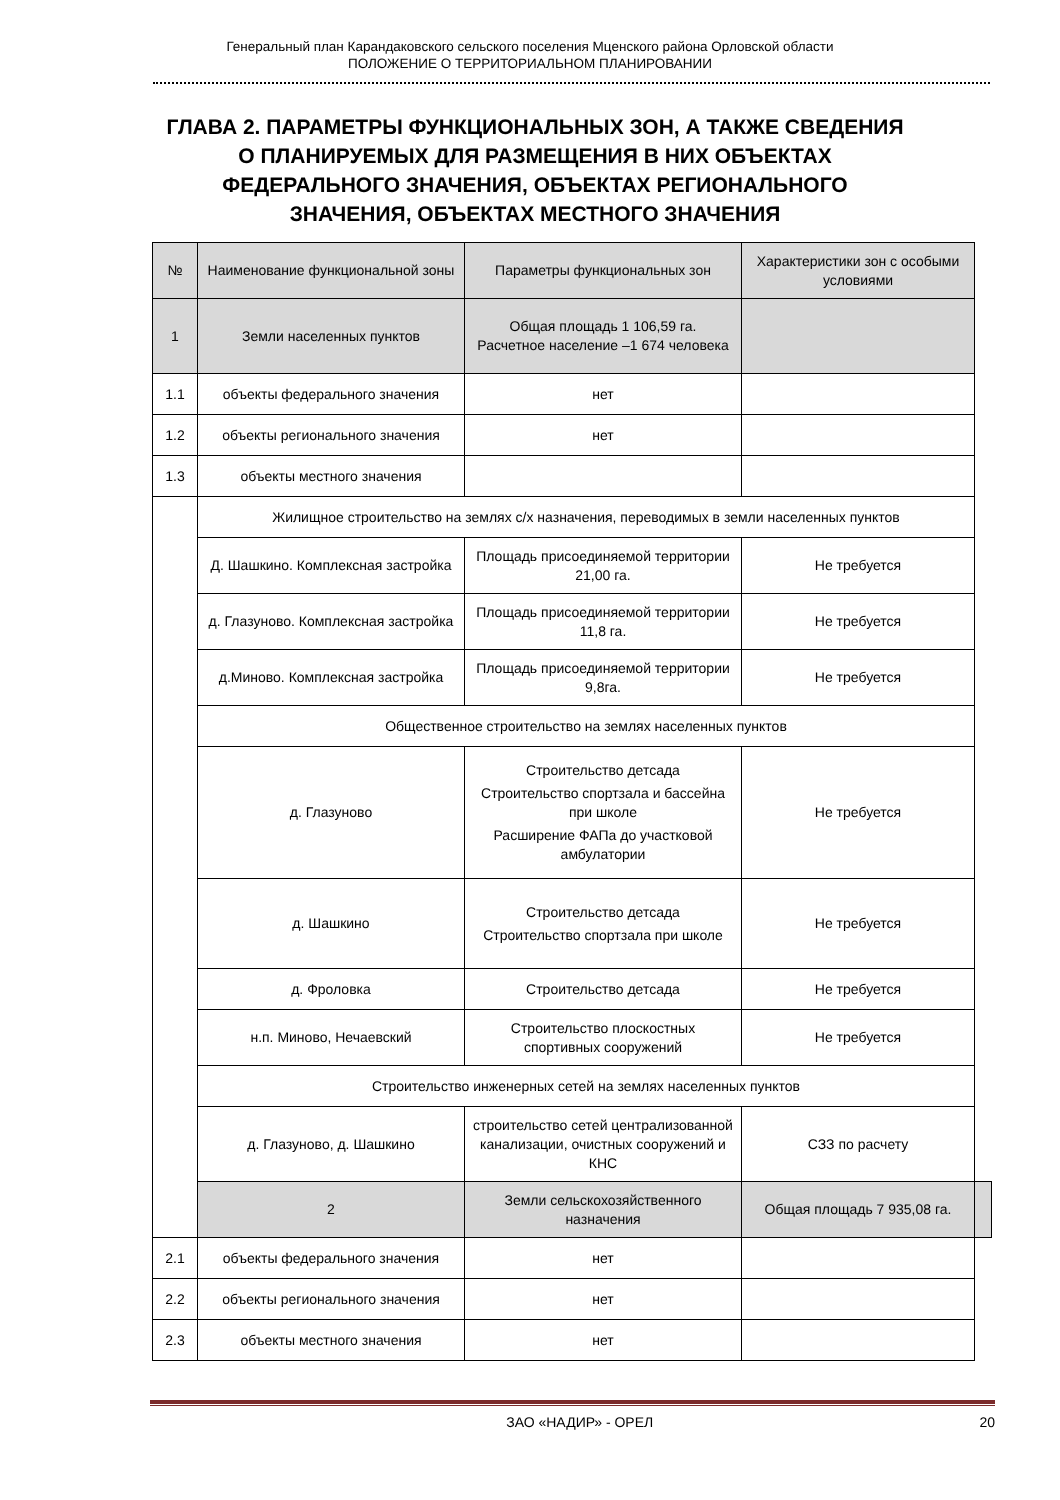Генеральный план Карандаковского сельского поселения Мценского района Орловской области
ПОЛОЖЕНИЕ О ТЕРРИТОРИАЛЬНОМ ПЛАНИРОВАНИИ
ГЛАВА 2. ПАРАМЕТРЫ ФУНКЦИОНАЛЬНЫХ ЗОН, А ТАКЖЕ СВЕДЕНИЯ О ПЛАНИРУЕМЫХ ДЛЯ РАЗМЕЩЕНИЯ В НИХ ОБЪЕКТАХ ФЕДЕРАЛЬНОГО ЗНАЧЕНИЯ, ОБЪЕКТАХ РЕГИОНАЛЬНОГО ЗНАЧЕНИЯ, ОБЪЕКТАХ МЕСТНОГО ЗНАЧЕНИЯ
| № | Наименование функциональной зоны | Параметры функциональных зон | Характеристики зон с особыми условиями | |
| --- | --- | --- | --- | --- |
| 1 | Земли населенных пунктов | Общая площадь 1 106,59 га. Расчетное население –1 674 человека | | |
| 1.1 | объекты федерального значения | нет | | |
| 1.2 | объекты регионального значения | нет | | |
| 1.3 | объекты местного значения | | | |
| | Жилищное строительство на землях с/х назначения, переводимых в земли населенных пунктов | | | |
| | Д. Шашкино. Комплексная застройка | Площадь присоединяемой территории 21,00 га. | Не требуется | |
| | д. Глазуново. Комплексная застройка | Площадь присоединяемой территории 11,8 га. | Не требуется | |
| | д.Миново. Комплексная застройка | Площадь присоединяемой территории 9,8га. | Не требуется | |
| | Общественное строительство на землях населенных пунктов | | | |
| | д. Глазуново | Строительство детсада Строительство спортзала и бассейна при школе Расширение ФАПа до участковой амбулатории | Не требуется | |
| | д. Шашкино | Строительство детсада Строительство спортзала при школе | Не требуется | |
| | д. Фроловка | Строительство детсада | Не требуется | |
| | н.п. Миново, Нечаевский | Строительство плоскостных спортивных сооружений | Не требуется | |
| | Строительство инженерных сетей на землях населенных пунктов | | | |
| | д. Глазуново, д. Шашкино | строительство сетей централизованной канализации, очистных сооружений и КНС | СЗЗ по расчету | |
| | 2 | Земли сельскохозяйственного назначения | Общая площадь 7 935,08 га. | |
| 2.1 | объекты федерального значения | нет | | |
| 2.2 | объекты регионального значения | нет | | |
| 2.3 | объекты местного значения | нет | | |
ЗАО «НАДИР» - ОРЕЛ 20